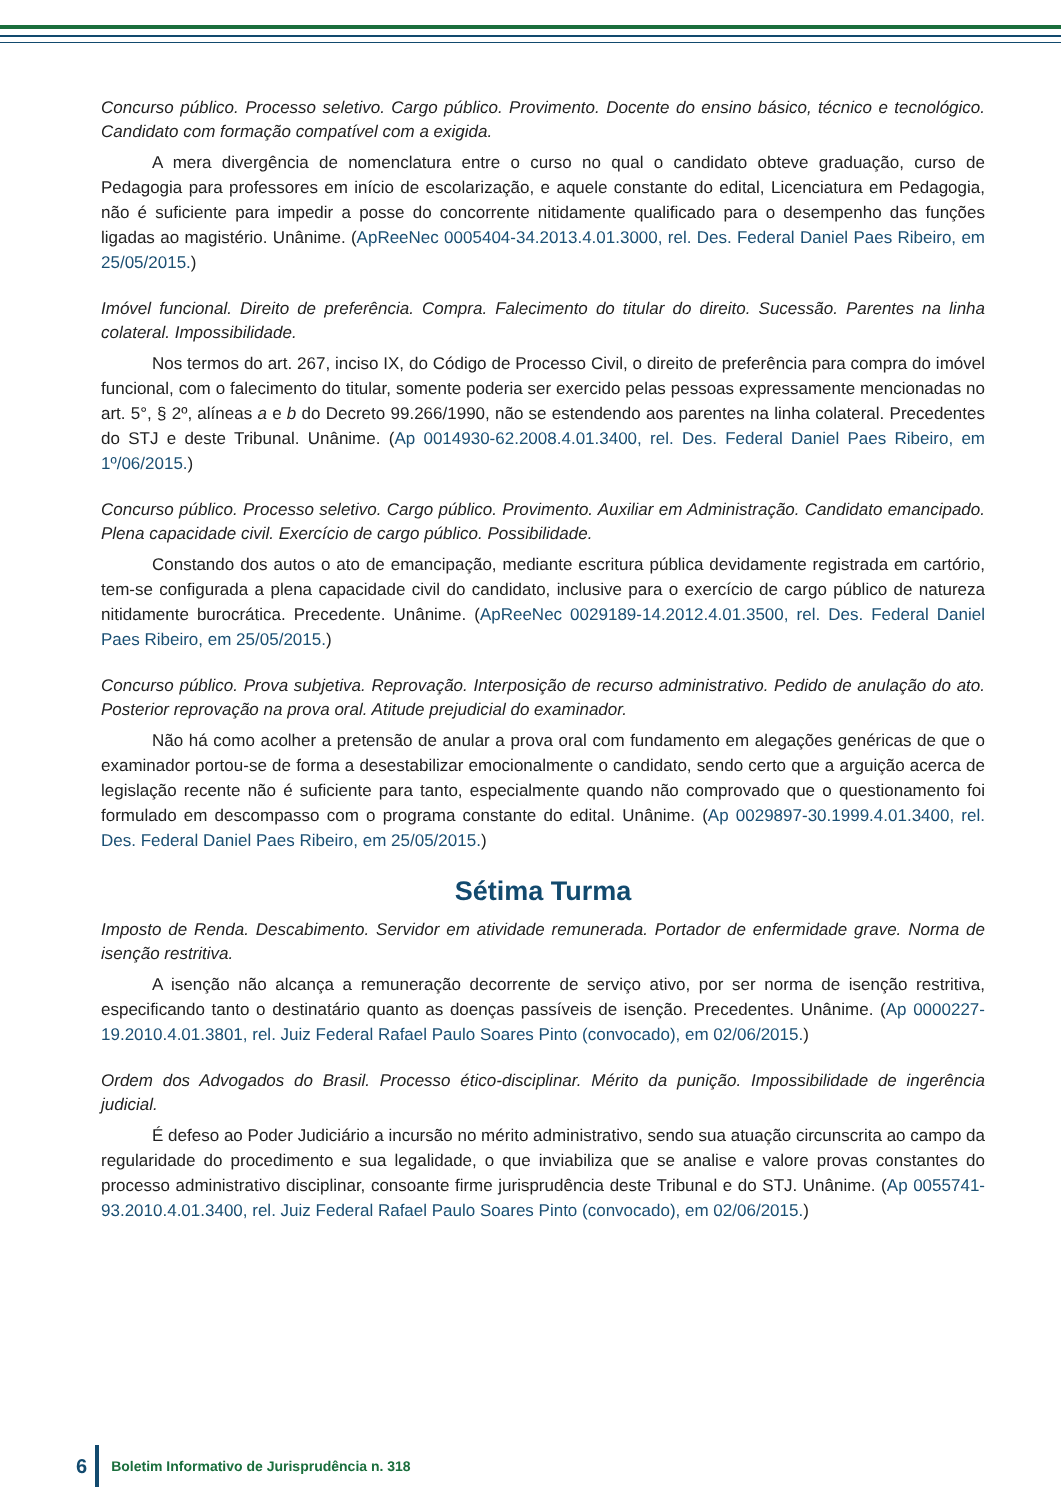Concurso público. Processo seletivo. Cargo público. Provimento. Docente do ensino básico, técnico e tecnológico. Candidato com formação compatível com a exigida.
A mera divergência de nomenclatura entre o curso no qual o candidato obteve graduação, curso de Pedagogia para professores em início de escolarização, e aquele constante do edital, Licenciatura em Pedagogia, não é suficiente para impedir a posse do concorrente nitidamente qualificado para o desempenho das funções ligadas ao magistério. Unânime. (ApReeNec 0005404-34.2013.4.01.3000, rel. Des. Federal Daniel Paes Ribeiro, em 25/05/2015.)
Imóvel funcional. Direito de preferência. Compra. Falecimento do titular do direito. Sucessão. Parentes na linha colateral. Impossibilidade.
Nos termos do art. 267, inciso IX, do Código de Processo Civil, o direito de preferência para compra do imóvel funcional, com o falecimento do titular, somente poderia ser exercido pelas pessoas expressamente mencionadas no art. 5°, § 2º, alíneas a e b do Decreto 99.266/1990, não se estendendo aos parentes na linha colateral. Precedentes do STJ e deste Tribunal. Unânime. (Ap 0014930-62.2008.4.01.3400, rel. Des. Federal Daniel Paes Ribeiro, em 1º/06/2015.)
Concurso público. Processo seletivo. Cargo público. Provimento. Auxiliar em Administração. Candidato emancipado. Plena capacidade civil. Exercício de cargo público. Possibilidade.
Constando dos autos o ato de emancipação, mediante escritura pública devidamente registrada em cartório, tem-se configurada a plena capacidade civil do candidato, inclusive para o exercício de cargo público de natureza nitidamente burocrática. Precedente. Unânime. (ApReeNec 0029189-14.2012.4.01.3500, rel. Des. Federal Daniel Paes Ribeiro, em 25/05/2015.)
Concurso público. Prova subjetiva. Reprovação. Interposição de recurso administrativo. Pedido de anulação do ato. Posterior reprovação na prova oral. Atitude prejudicial do examinador.
Não há como acolher a pretensão de anular a prova oral com fundamento em alegações genéricas de que o examinador portou-se de forma a desestabilizar emocionalmente o candidato, sendo certo que a arguição acerca de legislação recente não é suficiente para tanto, especialmente quando não comprovado que o questionamento foi formulado em descompasso com o programa constante do edital. Unânime. (Ap 0029897-30.1999.4.01.3400, rel. Des. Federal Daniel Paes Ribeiro, em 25/05/2015.)
Sétima Turma
Imposto de Renda. Descabimento. Servidor em atividade remunerada. Portador de enfermidade grave. Norma de isenção restritiva.
A isenção não alcança a remuneração decorrente de serviço ativo, por ser norma de isenção restritiva, especificando tanto o destinatário quanto as doenças passíveis de isenção. Precedentes. Unânime. (Ap 0000227-19.2010.4.01.3801, rel. Juiz Federal Rafael Paulo Soares Pinto (convocado), em 02/06/2015.)
Ordem dos Advogados do Brasil. Processo ético-disciplinar. Mérito da punição. Impossibilidade de ingerência judicial.
É defeso ao Poder Judiciário a incursão no mérito administrativo, sendo sua atuação circunscrita ao campo da regularidade do procedimento e sua legalidade, o que inviabiliza que se analise e valore provas constantes do processo administrativo disciplinar, consoante firme jurisprudência deste Tribunal e do STJ. Unânime. (Ap 0055741-93.2010.4.01.3400, rel. Juiz Federal Rafael Paulo Soares Pinto (convocado), em 02/06/2015.)
6
Boletim Informativo de Jurisprudência n. 318